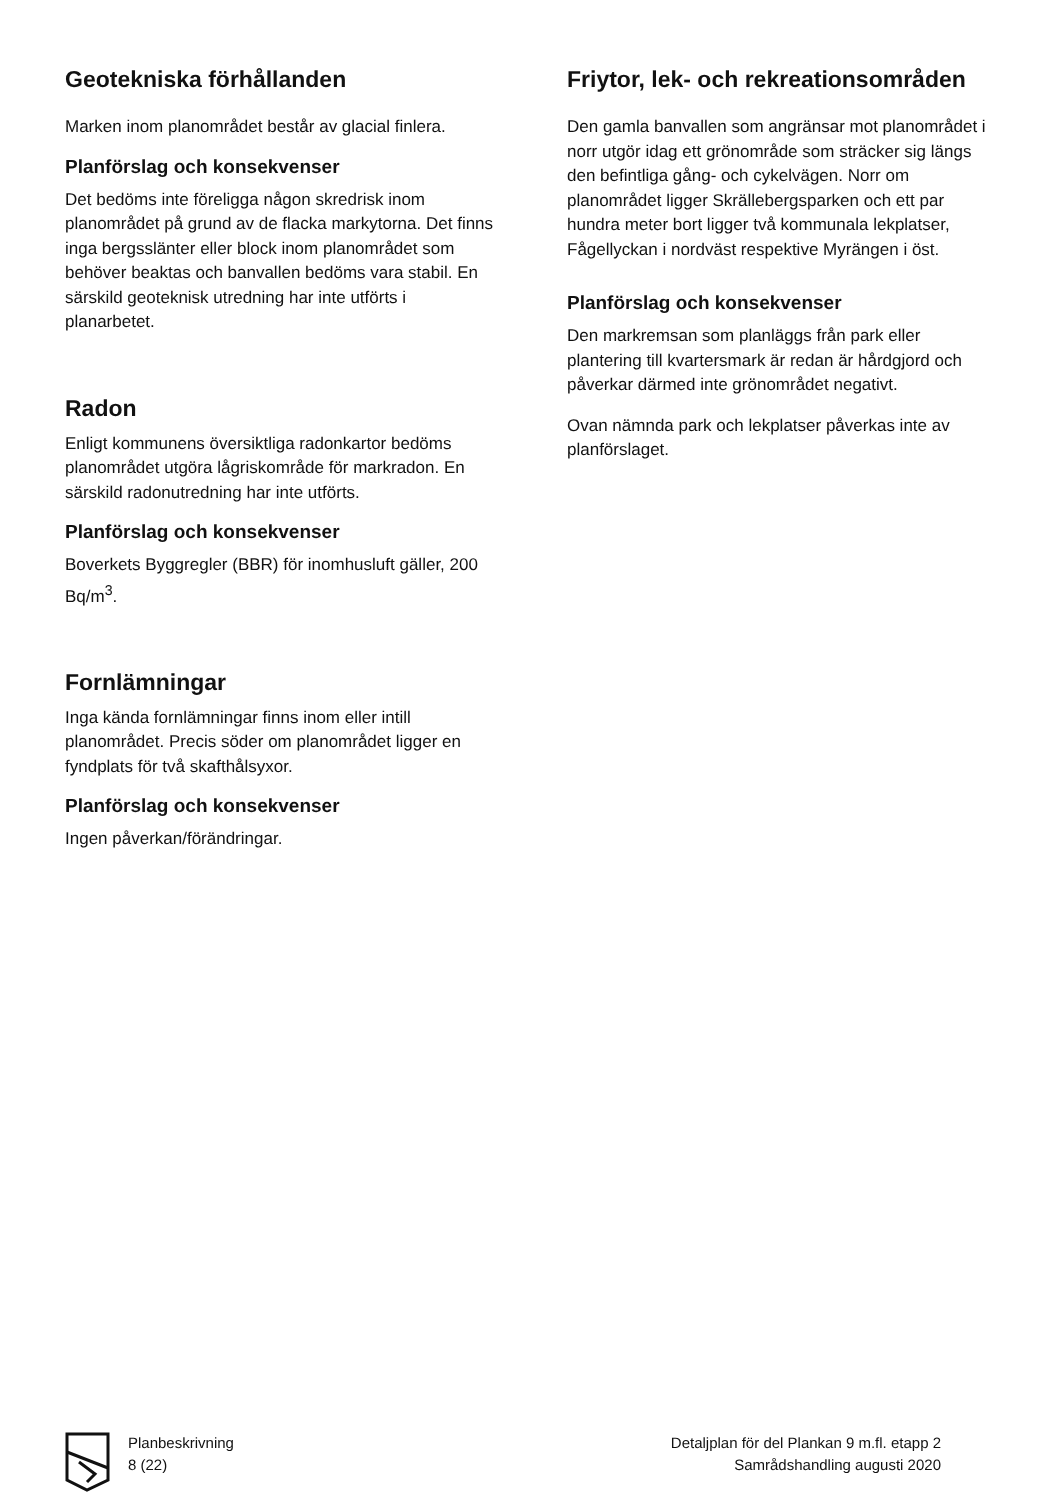Geotekniska förhållanden
Marken inom planområdet består av glacial finlera.
Planförslag och konsekvenser
Det bedöms inte föreligga någon skredrisk inom planområdet på grund av de flacka markytorna. Det finns inga bergsslänter eller block inom planområdet som behöver beaktas och banvallen bedöms vara stabil. En särskild geoteknisk utredning har inte utförts i planarbetet.
Radon
Enligt kommunens översiktliga radonkartor bedöms planområdet utgöra lågriskområde för markradon. En särskild radonutredning har inte utförts.
Planförslag och konsekvenser
Boverkets Byggregler (BBR) för inomhusluft gäller, 200 Bq/m<sup>3</sup>.
Fornlämningar
Inga kända fornlämningar finns inom eller intill planområdet. Precis söder om planområdet ligger en fyndplats för två skafthålsyxor.
Planförslag och konsekvenser
Ingen påverkan/förändringar.
Friytor, lek- och rekreationsområden
Den gamla banvallen som angränsar mot planområdet i norr utgör idag ett grönområde som sträcker sig längs den befintliga gång- och cykelvägen. Norr om planområdet ligger Skrällebergsparken och ett par hundra meter bort ligger två kommunala lekplatser, Fågellyckan i nordväst respektive Myrängen i öst.
Planförslag och konsekvenser
Den markremsan som planläggs från park eller plantering till kvartersmark är redan är hårdgjord och påverkar därmed inte grönområdet negativt.
Ovan nämnda park och lekplatser påverkas inte av planförslaget.
Planbeskrivning
8 (22)
Detaljplan för del Plankan 9 m.fl. etapp 2
Samrådshandling augusti 2020